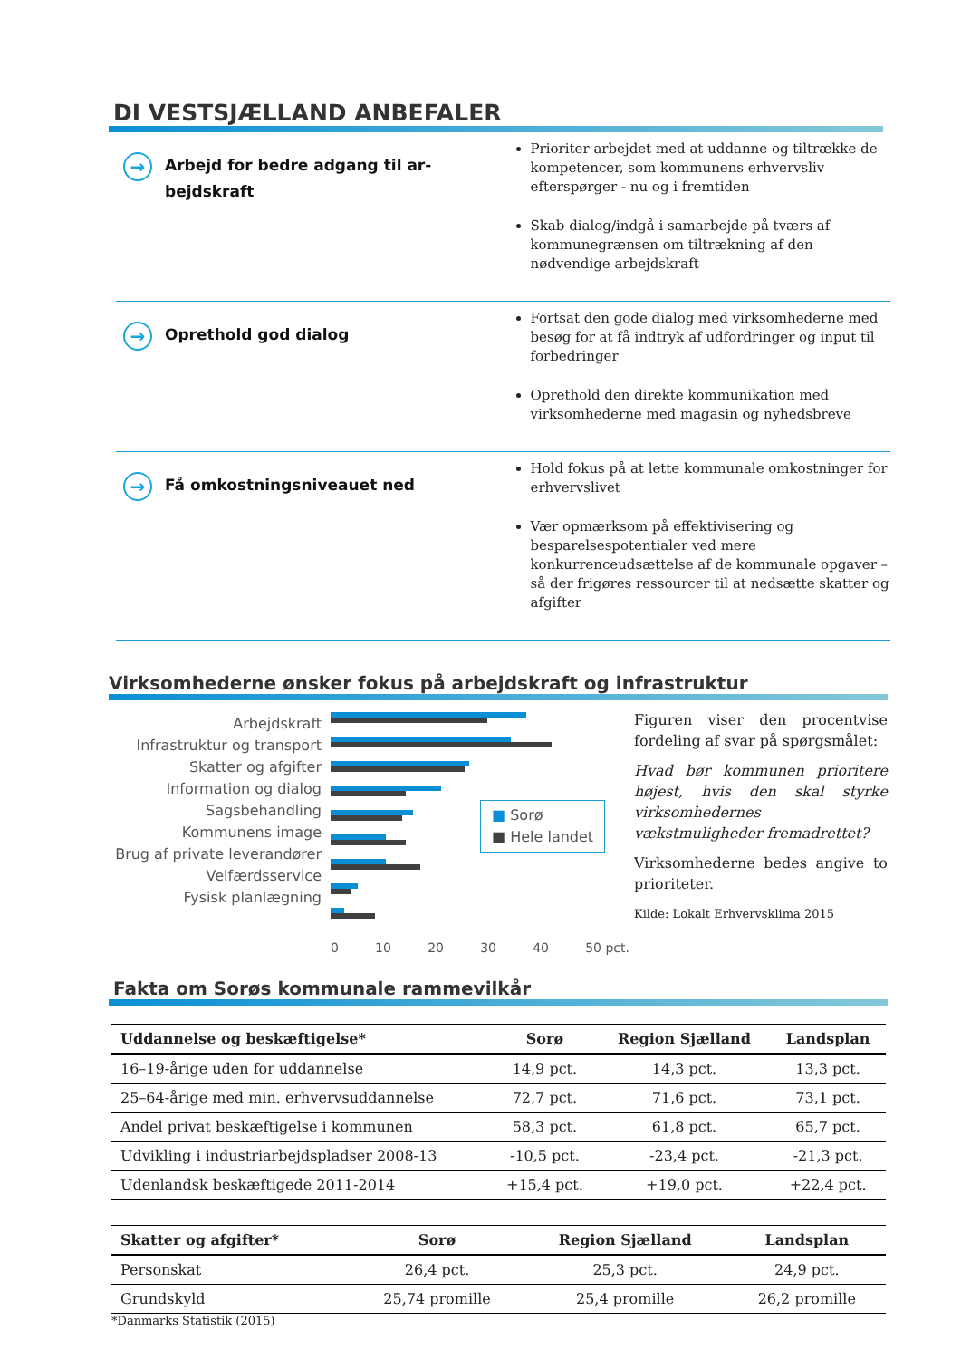DI VESTSJÆLLAND ANBEFALER
→ Arbejd for bedre adgang til ar-
bejdskraft
Prioriter arbejdet med at uddanne og tiltrække de kompetencer, som kommunens erhvervsliv efterspørger - nu og i fremtiden
Skab dialog/indgå i samarbejde på tværs af kommunegrænsen om tiltrækning af den nødvendige arbejdskraft
→ Oprethold god dialog
Fortsat den gode dialog med virksomhederne med besøg for at få indtryk af udfordringer og input til forbedringer
Oprethold den direkte kommunikation med virksomhederne med magasin og nyhedsbreve
→ Få omkostningsniveauet ned
Hold fokus på at lette kommunale omkostninger for erhvervslivet
Vær opmærksom på effektivisering og besparelsespotentialer ved mere konkurrenceudsættelse af de kommunale opgaver – så der frigøres ressourcer til at nedsætte skatter og afgifter
Virksomhederne ønsker fokus på arbejdskraft og infrastruktur
Arbejdskraft
Infrastruktur og transport
Skatter og afgifter
Information og dialog
Sagsbehandling
Kommunens image
Brug af private leverandører
Velfærdsservice
Fysisk planlægning
■ Sorø
■ Hele landet
0 10 20 30 40 50 pct.
Figuren viser den procentvise fordeling af svar på spørgsmålet:
Hvad bør kommunen prioritere højest, hvis den skal styrke virksomhedernes vækstmuligheder fremadrettet?
Virksomhederne bedes angive to prioriteter.
Kilde: Lokalt Erhvervsklima 2015
Fakta om Sorøs kommunale rammevilkår
| Uddannelse og beskæftigelse* | Sorø | Region Sjælland | Landsplan |
| --- | --- | --- | --- |
| 16–19-årige uden for uddannelse | 14,9 pct. | 14,3 pct. | 13,3 pct. |
| 25–64-årige med min. erhvervsuddannelse | 72,7 pct. | 71,6 pct. | 73,1 pct. |
| Andel privat beskæftigelse i kommunen | 58,3 pct. | 61,8 pct. | 65,7 pct. |
| Udvikling i industriarbejdspladser 2008-13 | -10,5 pct. | -23,4 pct. | -21,3 pct. |
| Udenlandsk beskæftigede 2011-2014 | +15,4 pct. | +19,0 pct. | +22,4 pct. |
| Skatter og afgifter* | Sorø | Region Sjælland | Landsplan |
| --- | --- | --- | --- |
| Personskat | 26,4 pct. | 25,3 pct. | 24,9 pct. |
| Grundskyld | 25,74 promille | 25,4 promille | 26,2 promille |
*Danmarks Statistik (2015)